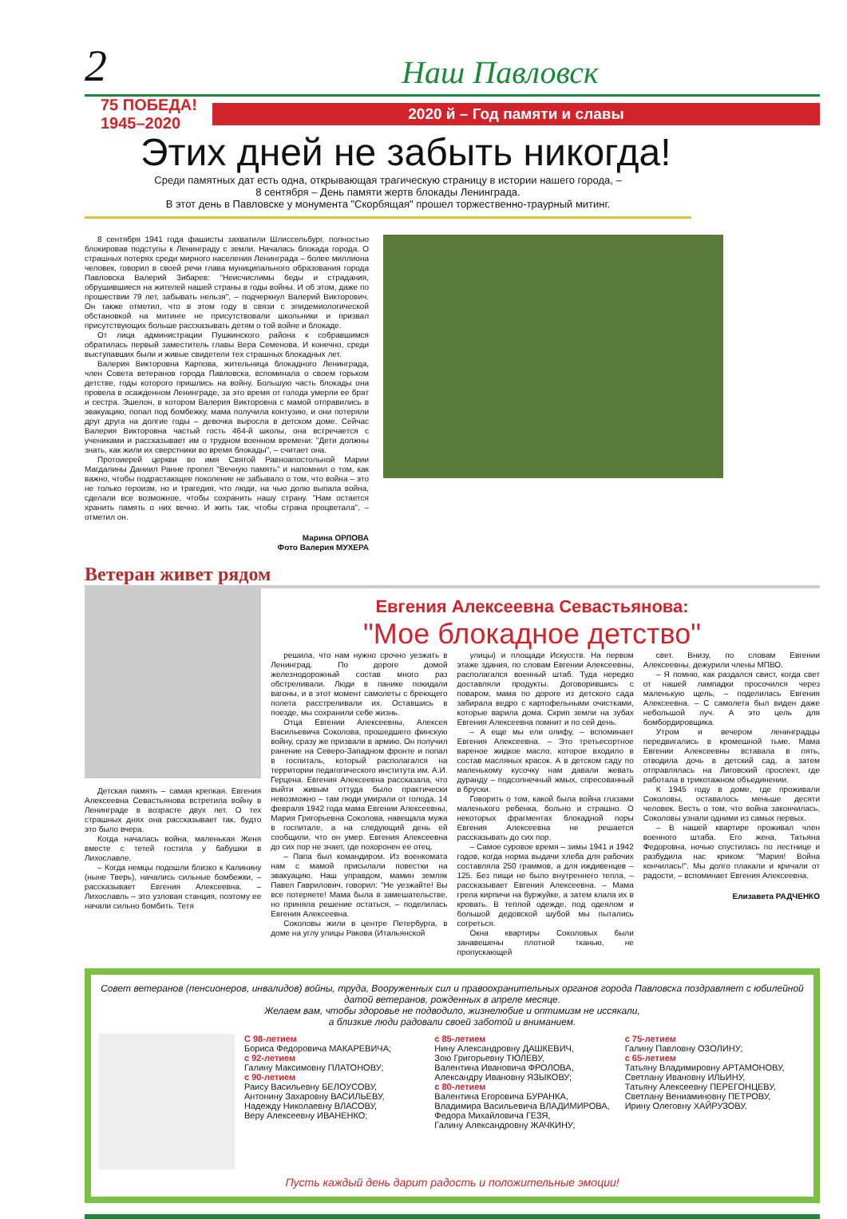2
Наш Павловск
75 ПОБЕДА! 1945–2020
2020 й – Год памяти и славы
Этих дней не забыть никогда!
Среди памятных дат есть одна, открывающая трагическую страницу в истории нашего города, –
8 сентября – День памяти жертв блокады Ленинграда.
В этот день в Павловске у монумента "Скорбящая" прошел торжественно-траурный митинг.
8 сентября 1941 года фашисты захватили Шлиссельбург, полностью блокировав подступы к Ленинграду с земли. Началась блокада города. О страшных потерях среди мирного населения Ленинграда – более миллиона человек, говорил в своей речи глава муниципального образования города Павловска Валерий Зибарев: "Неисчислимы беды и страдания, обрушившиеся на жителей нашей страны в годы войны. И об этом, даже по прошествии 79 лет, забывать нельзя", – подчеркнул Валерий Викторович. Он также отметил, что в этом году в связи с эпидемиологической обстановкой на митинге не присутствовали школьники и призвал присутствующих больше рассказывать детям о той войне и блокаде.
От лица администрации Пушкинского района к собравшимся обратилась первый заместитель главы Вера Семенова. И конечно, среди выступавших были и живые свидетели тех страшных блокадных лет.
Валерия Викторовна Карпова, жительница блокадного Ленинграда, член Совета ветеранов города Павловска, вспоминала о своем горьком детстве, годы которого пришлись на войну. Большую часть блокады она провела в осажденном Ленинграде, за это время от голода умерли ее брат и сестра. Эшелон, в котором Валерия Викторовна с мамой отправились в эвакуацию, попал под бомбежку, мама получила контузию, и они потеряли друг друга на долгие годы – девочка выросла в детском доме. Сейчас Валерия Викторовна частый гость 464-й школы, она встречается с учениками и рассказывает им о трудном военном времени: "Дети должны знать, как жили их сверстники во время блокады", – считает она.
Протоиерей церкви во имя Святой Равноапостольной Марии Магдалины Даниил Ранне пропел "Вечную память" и напомнил о том, как важно, чтобы подрастающее поколение не забывало о том, что война – это не только героизм, но и трагедия, что люди, на чью долю выпала война, сделали все возможное, чтобы сохранить нашу страну. "Нам остается хранить память о них вечно. И жить так, чтобы страна процветала", – отметил он.
Марина ОРЛОВА
Фото Валерия МУХЕРА
Ветеран живет рядом
Евгения Алексеевна Севастьянова:
"Мое блокадное детство"
Детская память – самая крепкая. Евгения Алексеевна Севастьянова встретила войну в Ленинграде в возрасте двух лет. О тех страшных днях она рассказывает так, будто это было вчера.
Когда началась война, маленькая Женя вместе с тетей гостила у бабушки в Лихославле.
– Когда немцы подошли близко к Калинину (ныне Тверь), начались сильные бомбежки, – рассказывает Евгения Алексеевна. – Лихославль – это узловая станция, поэтому ее начали сильно бомбить. Тетя
решила, что нам нужно срочно уезжать в Ленинград. По дороге домой железнодорожный состав много раз обстреливали. Люди в панике покидали вагоны, и в этот момент самолеты с бреющего полета расстреливали их. Оставшись в поезде, мы сохранили себе жизнь.
Отца Евгении Алексеевны, Алексея Васильевича Соколова, прошедшего финскую войну, сразу же призвали в армию. Он получил ранение на Северо-Западном фронте и попал в госпиталь, который располагался на территории педагогического института им. А.И. Герцена. Евгения Алексеевна рассказала, что выйти живым оттуда было практически невозможно – там люди умирали от голода. 14 февраля 1942 года мама Евгении Алексеевны, Мария Григорьевна Соколова, навещала мужа в госпитале, а на следующий день ей сообщили, что он умер. Евгения Алексеевна до сих пор не знает, где похоронен ее отец.
– Папа был командиром. Из военкомата нам с мамой присылали повестки на эвакуацию. Наш управдом, мамин земляк Павел Гаврилович, говорил: "Не уезжайте! Вы все потеряете! Мама была в замешательстве, но приняла решение остаться, – поделилась Евгения Алексеевна.
Соколовы жили в центре Петербурга, в доме на углу улицы Ракова (Итальянской
улицы) и площади Искусств. На первом этаже здания, по словам Евгении Алексеевны, располагался военный штаб. Туда нередко доставляли продукты. Договорившись с поваром, мама по дороге из детского сада забирала ведро с картофельными очистками, которые варила дома. Скрип земли на зубах Евгения Алексеевна помнит и по сей день.
– А еще мы ели олифу, – вспоминает Евгения Алексеевна. – Это третьесортное вареное жидкое масло, которое входило в состав масляных красок. А в детском саду по маленькому кусочку нам давали жевать дуранду – подсолнечный жмых, спресованный в бруски.
Говорить о том, какой была война глазами маленького ребенка, больно и страшно. О некоторых фрагментах блокадной поры Евгения Алексеевна не решается рассказывать до сих пор.
– Самое суровое время – зимы 1941 и 1942 годов, когда норма выдачи хлеба для рабочих составляла 250 граммов, а для иждивенцев –125. Без пищи не было внутреннего тепла, – рассказывает Евгения Алексеевна. – Мама грела кирпичи на буржуйке, а затем клала их в кровать. В теплой одежде, под одеялом и большой дедовской шубой мы пытались согреться.
Окна квартиры Соколовых были занавешены плотной тканью, не пропускающей
свет. Внизу, по словам Евгении Алексеевны, дежурили члены МПВО.
– Я помню, как раздался свист, когда свет от нашей лампадки просочился через маленькую щель, – поделилась Евгения Алексеевна. – С самолета был виден даже небольшой луч. А это цель для бомбордировщика.
Утром и вечером ленинградцы передвигались в кромешной тьме. Мама Евгении Алексеевны вставала в пять, отводила дочь в детский сад, а затем отправлялась на Лиговский проспект, где работала в трикотажном объединении.
К 1945 году в доме, где проживали Соколовы, оставалось меньше десяти человек. Весть о том, что война закончилась, Соколовы узнали одними из самых первых.
– В нашей квартире проживал член военного штаба. Его жена, Татьяна Федоровна, ночью спустилась по лестнице и разбудила нас криком: "Мария! Война кончилась!". Мы долго плакали и кричали от радости, – вспоминает Евгения Алексеевна.
Елизавета РАДЧЕНКО
Совет ветеранов (пенсионеров, инвалидов) войны, труда, Вооруженных сил и правоохранительных органов города Павловска поздравляет с юбилейной датой ветеранов, рожденных в апреле месяце.
Желаем вам, чтобы здоровье не подводило, жизнелюбие и оптимизм не иссякали,
а близкие люди радовали своей заботой и вниманием.
С 98-летием
Бориса Федоровича МАКАРЕВИЧА;
с 92-летием
Галину Максимовну ПЛАТОНОВУ;
с 90-летием
Раису Васильевну БЕЛОУСОВУ,
Антонину Захаровну ВАСИЛЬЕВУ,
Надежду Николаевну ВЛАСОВУ,
Веру Алексеевну ИВАНЕНКО;
с 85-летием
Нину Александровну ДАШКЕВИЧ,
Зою Григорьевну ТЮЛЕВУ,
Валентина Ивановича ФРОЛОВА,
Александру Ивановну ЯЗЫКОВУ;
с 80-летием
Валентина Егоровича БУРАНКА,
Владимира Васильевича ВЛАДИМИРОВА,
Федора Михайловича ГЕЗЯ,
Галину Александровну ЖАЧКИНУ;
с 75-летием
Галину Павловну ОЗОЛИНУ;
с 65-летием
Татьяну Владимировну АРТАМОНОВУ,
Светлану Ивановну ИЛЬИНУ,
Татьяну Алексеевну ПЕРЕГОНЦЕВУ,
Светлану Вениаминовну ПЕТРОВУ,
Ирину Олеговну ХАЙРУЗОВУ.
Пусть каждый день дарит радость и положительные эмоции!